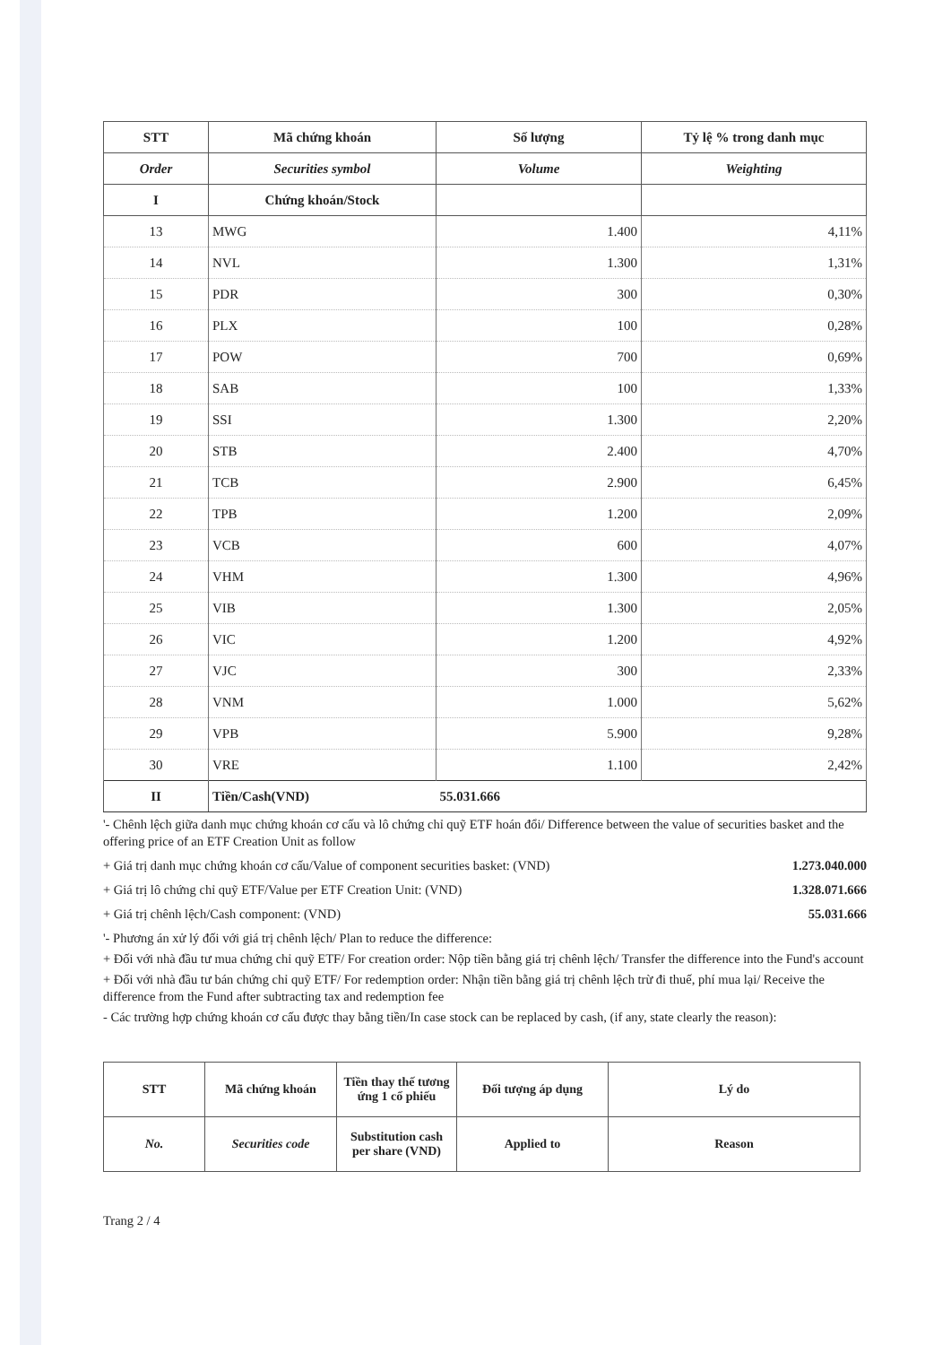| STT | Mã chứng khoán | Số lượng | Tỷ lệ % trong danh mục |
| --- | --- | --- | --- |
| Order | Securities symbol | Volume | Weighting |
| I | Chứng khoán/Stock | | |
| 13 | MWG | 1.400 | 4,11% |
| 14 | NVL | 1.300 | 1,31% |
| 15 | PDR | 300 | 0,30% |
| 16 | PLX | 100 | 0,28% |
| 17 | POW | 700 | 0,69% |
| 18 | SAB | 100 | 1,33% |
| 19 | SSI | 1.300 | 2,20% |
| 20 | STB | 2.400 | 4,70% |
| 21 | TCB | 2.900 | 6,45% |
| 22 | TPB | 1.200 | 2,09% |
| 23 | VCB | 600 | 4,07% |
| 24 | VHM | 1.300 | 4,96% |
| 25 | VIB | 1.300 | 2,05% |
| 26 | VIC | 1.200 | 4,92% |
| 27 | VJC | 300 | 2,33% |
| 28 | VNM | 1.000 | 5,62% |
| 29 | VPB | 5.900 | 9,28% |
| 30 | VRE | 1.100 | 2,42% |
| II | Tiền/Cash(VND) | 55.031.666 | |
'- Chênh lệch giữa danh mục chứng khoán cơ cấu và lô chứng chỉ quỹ ETF hoán đổi/ Difference between the value of securities basket and the offering price of an ETF Creation Unit as follow
+ Giá trị danh mục chứng khoán cơ cấu/Value of component securities basket: (VND)
1.273.040.000
+ Giá trị lô chứng chỉ quỹ ETF/Value per ETF Creation Unit: (VND)
1.328.071.666
+ Giá trị chênh lệch/Cash component: (VND)
55.031.666
'- Phương án xử lý đối với giá trị chênh lệch/ Plan to reduce the difference:
+ Đối với nhà đầu tư mua chứng chỉ quỹ ETF/ For creation order: Nộp tiền bằng giá trị chênh lệch/ Transfer the difference into the Fund's account
+ Đối với nhà đầu tư bán chứng chỉ quỹ ETF/ For redemption order: Nhận tiền bằng giá trị chênh lệch trừ đi thuế, phí mua lại/ Receive the difference from the Fund after subtracting tax and redemption fee
- Các trường hợp chứng khoán cơ cấu được thay bằng tiền/In case stock can be replaced by cash, (if any, state clearly the reason):
| STT | Mã chứng khoán | Tiền thay thế tương ứng 1 cổ phiếu | Đối tượng áp dụng | Lý do |
| --- | --- | --- | --- | --- |
| No. | Securities code | Substitution cash per share (VND) | Applied to | Reason |
Trang 2 / 4